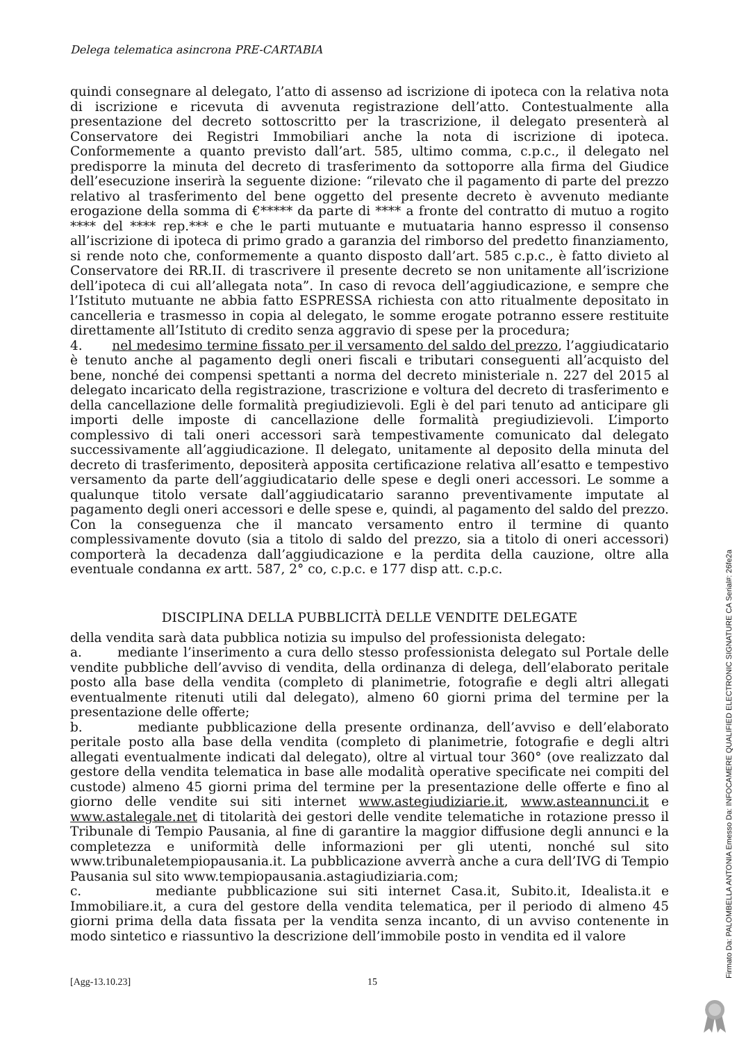Delega telematica asincrona PRE-CARTABIA
quindi consegnare al delegato, l’atto di assenso ad iscrizione di ipoteca con la relativa nota di iscrizione e ricevuta di avvenuta registrazione dell’atto. Contestualmente alla presentazione del decreto sottoscritto per la trascrizione, il delegato presenterà al Conservatore dei Registri Immobiliari anche la nota di iscrizione di ipoteca. Conformemente a quanto previsto dall’art. 585, ultimo comma, c.p.c., il delegato nel predisporre la minuta del decreto di trasferimento da sottoporre alla firma del Giudice dell’esecuzione inserirà la seguente dizione: “rilevato che il pagamento di parte del prezzo relativo al trasferimento del bene oggetto del presente decreto è avvenuto mediante erogazione della somma di €***** da parte di **** a fronte del contratto di mutuo a rogito **** del **** rep.*** e che le parti mutuante e mutuataria hanno espresso il consenso all’iscrizione di ipoteca di primo grado a garanzia del rimborso del predetto finanziamento, si rende noto che, conformemente a quanto disposto dall’art. 585 c.p.c., è fatto divieto al Conservatore dei RR.II. di trascrivere il presente decreto se non unitamente all’iscrizione dell’ipoteca di cui all’allegata nota”. In caso di revoca dell’aggiudicazione, e sempre che l’Istituto mutuante ne abbia fatto ESPRESSA richiesta con atto ritualmente depositato in cancelleria e trasmesso in copia al delegato, le somme erogate potranno essere restituite direttamente all’Istituto di credito senza aggravio di spese per la procedura;
4. nel medesimo termine fissato per il versamento del saldo del prezzo, l’aggiudicatario è tenuto anche al pagamento degli oneri fiscali e tributari conseguenti all’acquisto del bene, nonché dei compensi spettanti a norma del decreto ministeriale n. 227 del 2015 al delegato incaricato della registrazione, trascrizione e voltura del decreto di trasferimento e della cancellazione delle formalità pregiudizievoli. Egli è del pari tenuto ad anticipare gli importi delle imposte di cancellazione delle formalità pregiudizievoli. L’importo complessivo di tali oneri accessori sarà tempestivamente comunicato dal delegato successivamente all’aggiudicazione. Il delegato, unitamente al deposito della minuta del decreto di trasferimento, depositerà apposita certificazione relativa all’esatto e tempestivo versamento da parte dell’aggiudicatario delle spese e degli oneri accessori. Le somme a qualunque titolo versate dall’aggiudicatario saranno preventivamente imputate al pagamento degli oneri accessori e delle spese e, quindi, al pagamento del saldo del prezzo. Con la conseguenza che il mancato versamento entro il termine di quanto complessivamente dovuto (sia a titolo di saldo del prezzo, sia a titolo di oneri accessori) comporterà la decadenza dall’aggiudicazione e la perdita della cauzione, oltre alla eventuale condanna ex artt. 587, 2° co, c.p.c. e 177 disp att. c.p.c.
DISCIPLINA DELLA PUBBLICITÀ DELLE VENDITE DELEGATE
della vendita sarà data pubblica notizia su impulso del professionista delegato:
a. mediante l’inserimento a cura dello stesso professionista delegato sul Portale delle vendite pubbliche dell’avviso di vendita, della ordinanza di delega, dell’elaborato peritale posto alla base della vendita (completo di planimetrie, fotografie e degli altri allegati eventualmente ritenuti utili dal delegato), almeno 60 giorni prima del termine per la presentazione delle offerte;
b. mediante pubblicazione della presente ordinanza, dell’avviso e dell’elaborato peritale posto alla base della vendita (completo di planimetrie, fotografie e degli altri allegati eventualmente indicati dal delegato), oltre al virtual tour 360° (ove realizzato dal gestore della vendita telematica in base alle modalità operative specificate nei compiti del custode) almeno 45 giorni prima del termine per la presentazione delle offerte e fino al giorno delle vendite sui siti internet www.astegiudiziarie.it, www.asteannunci.it e www.astalegale.net di titolarità dei gestori delle vendite telematiche in rotazione presso il Tribunale di Tempio Pausania, al fine di garantire la maggior diffusione degli annunci e la completezza e uniformità delle informazioni per gli utenti, nonché sul sito www.tribunaletempiopausania.it. La pubblicazione avverrà anche a cura dell’IVG di Tempio Pausania sul sito www.tempiopausania.astagiudiziaria.com;
c. mediante pubblicazione sui siti internet Casa.it, Subito.it, Idealista.it e Immobiliare.it, a cura del gestore della vendita telematica, per il periodo di almeno 45 giorni prima della data fissata per la vendita senza incanto, di un avviso contenente in modo sintetico e riassuntivo la descrizione dell’immobile posto in vendita ed il valore
[Agg-13.10.23] 15
Firmato Da: PALOMBELLA ANTONIA Emesso Da: INFOCAMERE QUALIFIED ELECTRONIC SIGNATURE CA Serial#: 26fe2a